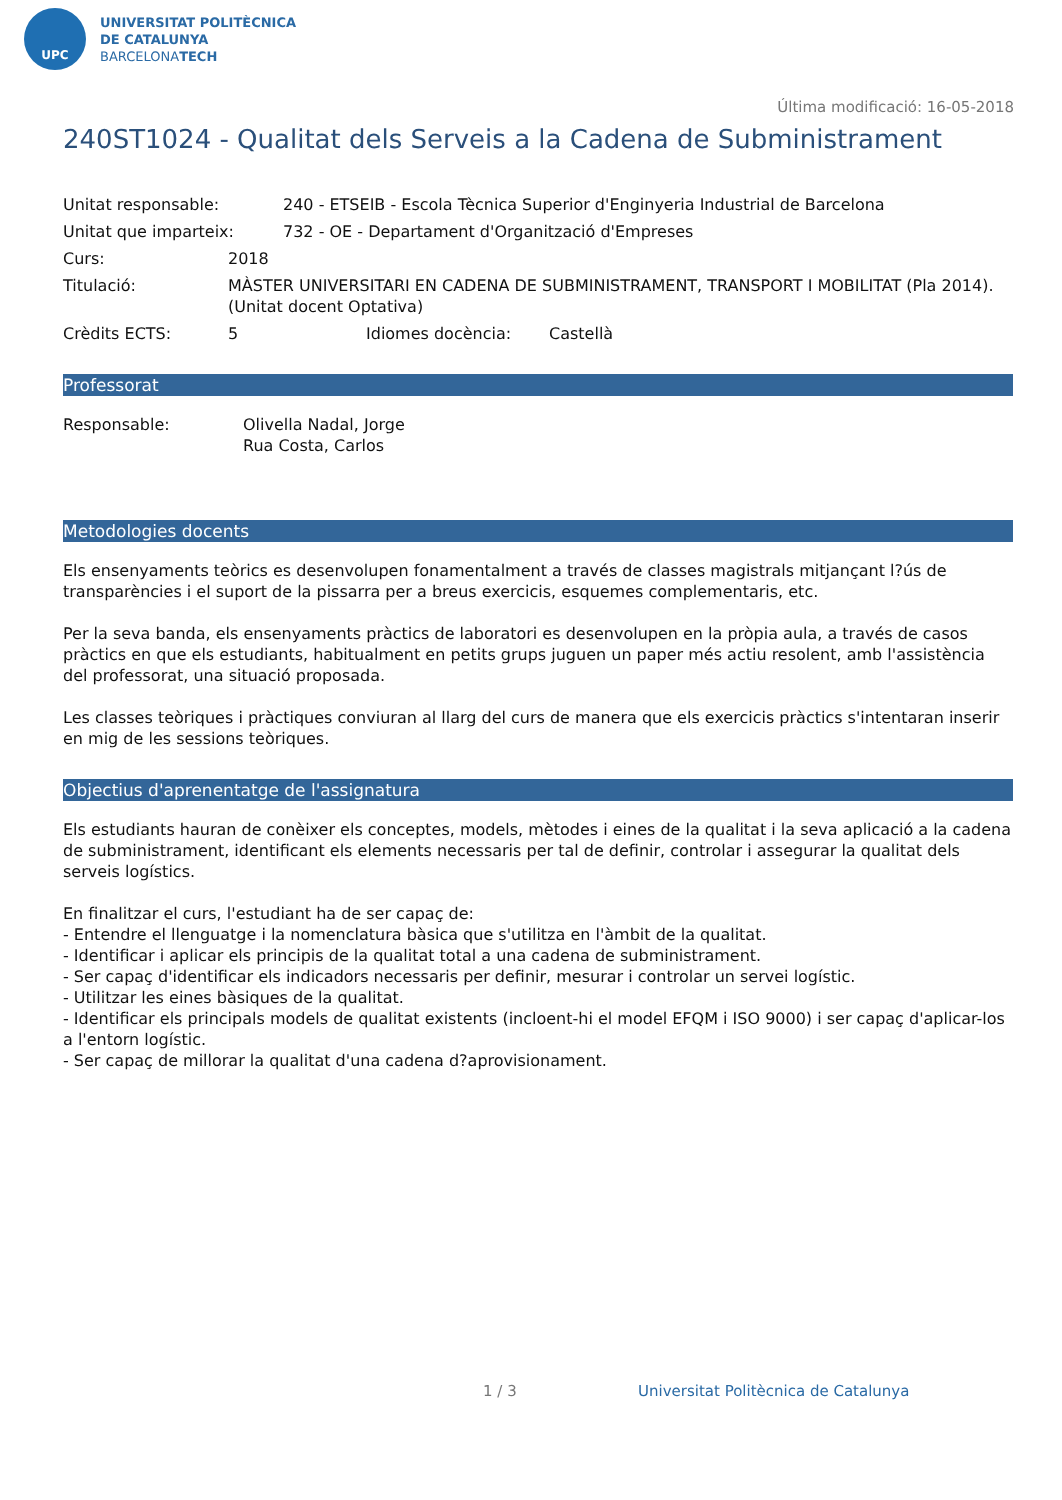UPC
UNIVERSITAT POLITÈCNICA
DE CATALUNYA
BARCELONATECH
Última modificació: 16-05-2018
240ST1024 - Qualitat dels Serveis a la Cadena de Subministrament
Unitat responsable: 240 - ETSEIB - Escola Tècnica Superior d'Enginyeria Industrial de Barcelona
Unitat que imparteix: 732 - OE - Departament d'Organització d'Empreses
Curs: 2018
Titulació: MÀSTER UNIVERSITARI EN CADENA DE SUBMINISTRAMENT, TRANSPORT I MOBILITAT (Pla 2014). (Unitat docent Optativa)
Crèdits ECTS: 5 Idiomes docència: Castellà
Professorat
Responsable: Olivella Nadal, Jorge
Rua Costa, Carlos
Metodologies docents
Els ensenyaments teòrics es desenvolupen fonamentalment a través de classes magistrals mitjançant l?ús de transparències i el suport de la pissarra per a breus exercicis, esquemes complementaris, etc.
Per la seva banda, els ensenyaments pràctics de laboratori es desenvolupen en la pròpia aula, a través de casos pràctics en que els estudiants, habitualment en petits grups juguen un paper més actiu resolent, amb l'assistència del professorat, una situació proposada.
Les classes teòriques i pràctiques conviuran al llarg del curs de manera que els exercicis pràctics s'intentaran inserir en mig de les sessions teòriques.
Objectius d'aprenentatge de l'assignatura
Els estudiants hauran de conèixer els conceptes, models, mètodes i eines de la qualitat i la seva aplicació a la cadena de subministrament, identificant els elements necessaris per tal de definir, controlar i assegurar la qualitat dels serveis logístics.
En finalitzar el curs, l'estudiant ha de ser capaç de:
- Entendre el llenguatge i la nomenclatura bàsica que s'utilitza en l'àmbit de la qualitat.
- Identificar i aplicar els principis de la qualitat total a una cadena de subministrament.
- Ser capaç d'identificar els indicadors necessaris per definir, mesurar i controlar un servei logístic.
- Utilitzar les eines bàsiques de la qualitat.
- Identificar els principals models de qualitat existents (incloent-hi el model EFQM i ISO 9000) i ser capaç d'aplicar-los a l'entorn logístic.
- Ser capaç de millorar la qualitat d'una cadena d?aprovisionament.
1 / 3 Universitat Politècnica de Catalunya